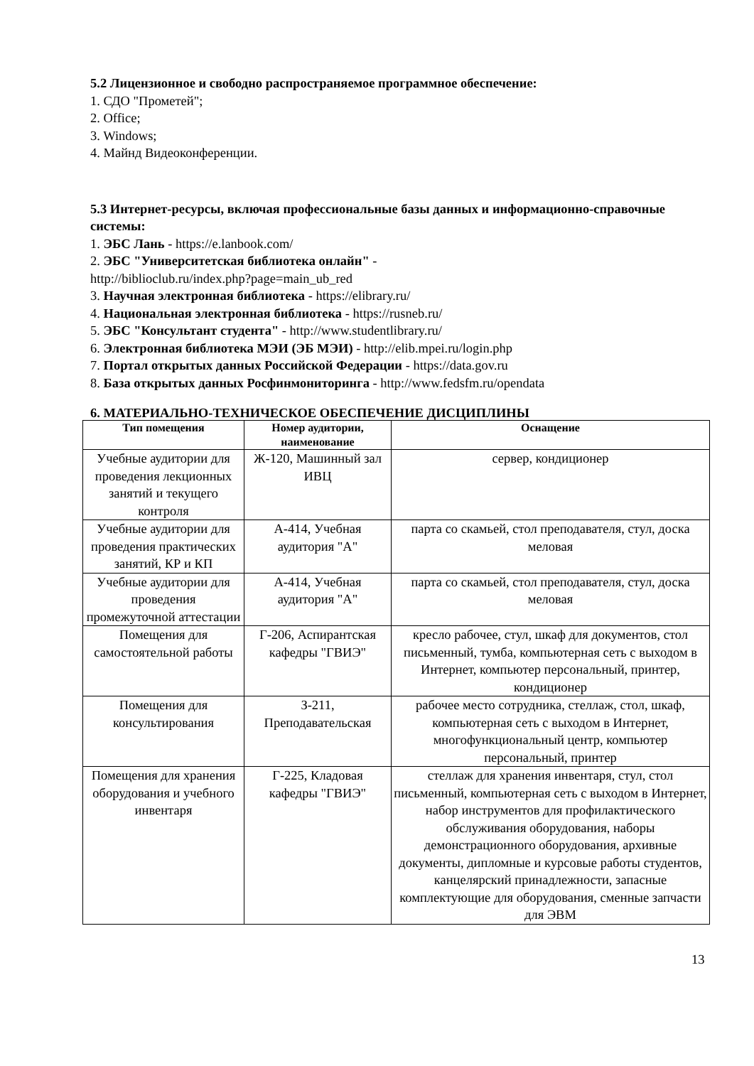5.2 Лицензионное и свободно распространяемое программное обеспечение:
1. СДО "Прометей";
2. Office;
3. Windows;
4. Майнд Видеоконференции.
5.3 Интернет-ресурсы, включая профессиональные базы данных и информационно-справочные системы:
1. ЭБС Лань - https://e.lanbook.com/
2. ЭБС "Университетская библиотека онлайн" -
http://biblioclub.ru/index.php?page=main_ub_red
3. Научная электронная библиотека - https://elibrary.ru/
4. Национальная электронная библиотека - https://rusneb.ru/
5. ЭБС "Консультант студента" - http://www.studentlibrary.ru/
6. Электронная библиотека МЭИ (ЭБ МЭИ) - http://elib.mpei.ru/login.php
7. Портал открытых данных Российской Федерации - https://data.gov.ru
8. База открытых данных Росфинмониторинга - http://www.fedsfm.ru/opendata
6. МАТЕРИАЛЬНО-ТЕХНИЧЕСКОЕ ОБЕСПЕЧЕНИЕ ДИСЦИПЛИНЫ
| Тип помещения | Номер аудитории, наименование | Оснащение |
| --- | --- | --- |
| Учебные аудитории для проведения лекционных занятий и текущего контроля | Ж-120, Машинный зал ИВЦ | сервер, кондиционер |
| Учебные аудитории для проведения практических занятий, КР и КП | А-414, Учебная аудитория "А" | парта со скамьей, стол преподавателя, стул, доска меловая |
| Учебные аудитории для проведения промежуточной аттестации | А-414, Учебная аудитория "А" | парта со скамьей, стол преподавателя, стул, доска меловая |
| Помещения для самостоятельной работы | Г-206, Аспирантская кафедры "ГВИЭ" | кресло рабочее, стул, шкаф для документов, стол письменный, тумба, компьютерная сеть с выходом в Интернет, компьютер персональный, принтер, кондиционер |
| Помещения для консультирования | З-211, Преподавательская | рабочее место сотрудника, стеллаж, стол, шкаф, компьютерная сеть с выходом в Интернет, многофункциональный центр, компьютер персональный, принтер |
| Помещения для хранения оборудования и учебного инвентаря | Г-225, Кладовая кафедры "ГВИЭ" | стеллаж для хранения инвентаря, стул, стол письменный, компьютерная сеть с выходом в Интернет, набор инструментов для профилактического обслуживания оборудования, наборы демонстрационного оборудования, архивные документы, дипломные и курсовые работы студентов, канцелярский принадлежности, запасные комплектующие для оборудования, сменные запчасти для ЭВМ |
13